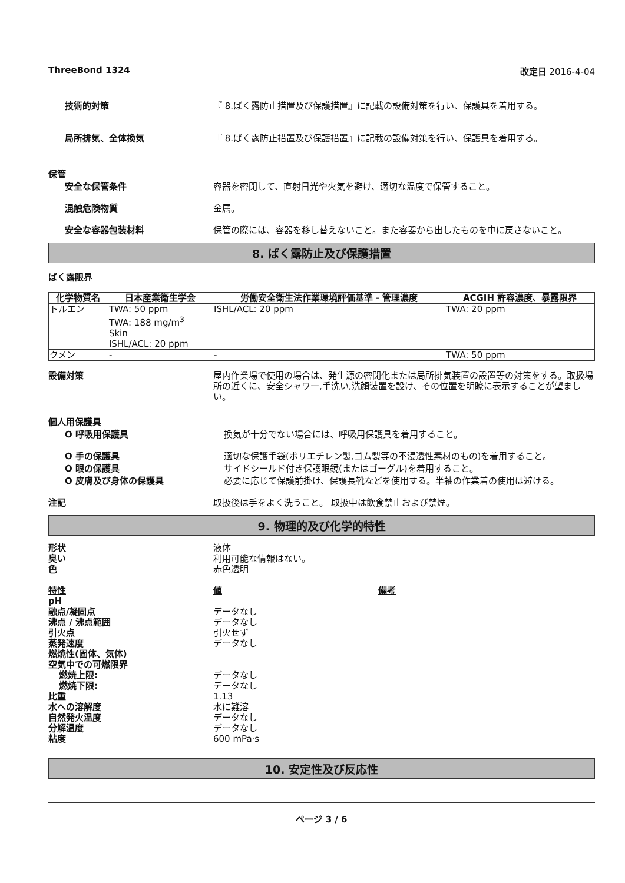ThreeBond 1324 改定日 2016-4-04
技術的対策 『 8.ばく露防止措置及び保護措置』に記載の設備対策を行い、保護具を着用する。
局所排気、全体換気 『 8.ばく露防止措置及び保護措置』に記載の設備対策を行い、保護具を着用する。
保管
安全な保管条件 容器を密閉して、直射日光や火気を避け、適切な温度で保管すること。
混触危険物質 金属。
安全な容器包装材料 保管の際には、容器を移し替えないこと。また容器から出したものを中に戻さないこと。
8. ばく露防止及び保護措置
ばく露限界
| 化学物質名 | 日本産業衛生学会 | 労働安全衛生法作業環境評価基準 - 管理濃度 | ACGIH 許容濃度、暴露限界 |
| --- | --- | --- | --- |
| トルエン | TWA: 50 ppm TWA: 188 mg/m<sup>3</sup> Skin ISHL/ACL: 20 ppm | ISHL/ACL: 20 ppm | TWA: 20 ppm |
| クメン | - | - | TWA: 50 ppm |
設備対策 屋内作業場で使用の場合は、発生源の密閉化または局所排気装置の設置等の対策をする。取扱場所の近くに、安全シャワー,手洗い,洗顔装置を設け、その位置を明瞭に表示することが望ましい。
個人用保護具
O 呼吸用保護具 換気が十分でない場合には、呼吸用保護具を着用すること。
O 手の保護具 適切な保護手袋(ポリエチレン製,ゴム製等の不浸透性素材のもの)を着用すること。
O 眼の保護具 サイドシールド付き保護眼鏡(またはゴーグル)を着用すること。
O 皮膚及び身体の保護具 必要に応じて保護前掛け、保護長靴などを使用する。半袖の作業着の使用は避ける。
注記 取扱後は手をよく洗うこと。 取扱中は飲食禁止および禁煙。
9. 物理的及び化学的特性
形状 液体
臭い 利用可能な情報はない。
色 赤色透明
特性 値 備考
pH
融点/凝固点 データなし
沸点 / 沸点範囲 データなし
引火点 引火せず
蒸発速度 データなし
燃焼性(固体、気体)
空気中での可燃限界
燃焼上限: データなし
燃焼下限: データなし
比重 1.13
水への溶解度 水に難溶
自然発火温度 データなし
分解温度 データなし
粘度 600 mPa·s
10. 安定性及び反応性
ページ 3 / 6